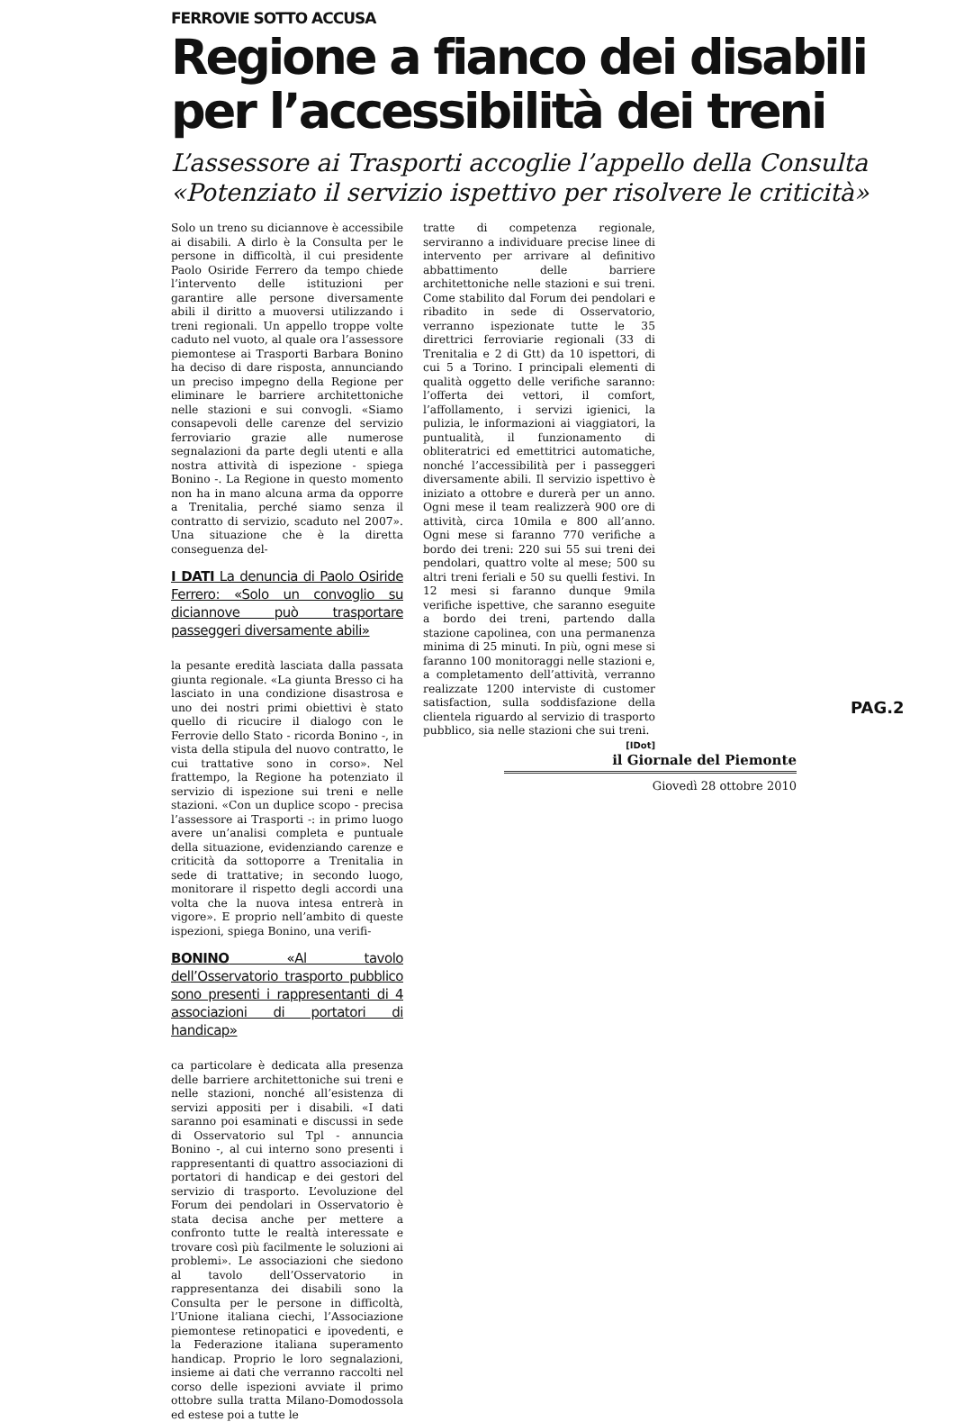FERROVIE SOTTO ACCUSA
Regione a fianco dei disabili per l’accessibilità dei treni
L’assessore ai Trasporti accoglie l’appello della Consulta «Potenziato il servizio ispettivo per risolvere le criticità»
Solo un treno su diciannove è accessibile ai disabili. A dirlo è la Consulta per le persone in difficoltà, il cui presidente Paolo Osiride Ferrero da tempo chiede l’intervento delle istituzioni per garantire alle persone diversamente abili il diritto a muoversi utilizzando i treni regionali. Un appello troppe volte caduto nel vuoto, al quale ora l’assessore piemontese ai Trasporti Barbara Bonino ha deciso di dare risposta, annunciando un preciso impegno della Regione per eliminare le barriere architettoniche nelle stazioni e sui convogli. «Siamo consapevoli delle carenze del servizio ferroviario grazie alle numerose segnalazioni da parte degli utenti e alla nostra attività di ispezione - spiega Bonino -. La Regione in questo momento non ha in mano alcuna arma da opporre a Trenitalia, perché siamo senza il contratto di servizio, scaduto nel 2007». Una situazione che è la diretta conseguenza del-
I DATI La denuncia di Paolo Osiride Ferrero: «Solo un convoglio su diciannove può trasportare passeggeri diversamente abili»
la pesante eredità lasciata dalla passata giunta regionale. «La giunta Bresso ci ha lasciato in una condizione disastrosa e uno dei nostri primi obiettivi è stato quello di ricucire il dialogo con le Ferrovie dello Stato - ricorda Bonino -, in vista della stipula del nuovo contratto, le cui trattative sono in corso». Nel frattempo, la Regione ha potenziato il servizio di ispezione sui treni e nelle stazioni. «Con un duplice scopo - precisa l’assessore ai Trasporti -: in primo luogo avere un’analisi completa e puntuale della situazione, evidenziando carenze e criticità da sottoporre a Trenitalia in sede di trattative; in secondo luogo, monitorare il rispetto degli accordi una volta che la nuova intesa entrerà in vigore». E proprio nell’ambito di queste ispezioni, spiega Bonino, una verifi-
BONINO «Al tavolo dell’Osservatorio trasporto pubblico sono presenti i rappresentanti di 4 associazioni di portatori di handicap»
ca particolare è dedicata alla presenza delle barriere architettoniche sui treni e nelle stazioni, nonché all’esistenza di servizi appositi per i disabili. «I dati saranno poi esaminati e discussi in sede di Osservatorio sul Tpl - annuncia Bonino -, al cui interno sono presenti i rappresentanti di quattro associazioni di portatori di handicap e dei gestori del servizio di trasporto. L’evoluzione del Forum dei pendolari in Osservatorio è stata decisa anche per mettere a confronto tutte le realtà interessate e trovare così più facilmente le soluzioni ai problemi». Le associazioni che siedono al tavolo dell’Osservatorio in rappresentanza dei disabili sono la Consulta per le persone in difficoltà, l’Unione italiana ciechi, l’Associazione piemontese retinopatici e ipovedenti, e la Federazione italiana superamento handicap. Proprio le loro segnalazioni, insieme ai dati che verranno raccolti nel corso delle ispezioni avviate il primo ottobre sulla tratta Milano-Domodossola ed estese poi a tutte le
tratte di competenza regionale, serviranno a individuare precise linee di intervento per arrivare al definitivo abbattimento delle barriere architettoniche nelle stazioni e sui treni. Come stabilito dal Forum dei pendolari e ribadito in sede di Osservatorio, verranno ispezionate tutte le 35 direttrici ferroviarie regionali (33 di Trenitalia e 2 di Gtt) da 10 ispettori, di cui 5 a Torino. I principali elementi di qualità oggetto delle verifiche saranno: l’offerta dei vettori, il comfort, l’affollamento, i servizi igienici, la pulizia, le informazioni ai viaggiatori, la puntualità, il funzionamento di obliteratrici ed emettitrici automatiche, nonché l’accessibilità per i passeggeri diversamente abili. Il servizio ispettivo è iniziato a ottobre e durerà per un anno. Ogni mese il team realizzerà 900 ore di attività, circa 10mila e 800 all’anno. Ogni mese si faranno 770 verifiche a bordo dei treni: 220 sui 55 sui treni dei pendolari, quattro volte al mese; 500 su altri treni feriali e 50 su quelli festivi. In 12 mesi si faranno dunque 9mila verifiche ispettive, che saranno eseguite a bordo dei treni, partendo dalla stazione capolinea, con una permanenza minima di 25 minuti. In più, ogni mese si faranno 100 monitoraggi nelle stazioni e, a completamento dell’attività, verranno realizzate 1200 interviste di customer satisfaction, sulla soddisfazione della clientela riguardo al servizio di trasporto pubblico, sia nelle stazioni che sui treni.
[IDot]
PAG.2
il Giornale del Piemonte
Giovedì 28 ottobre 2010